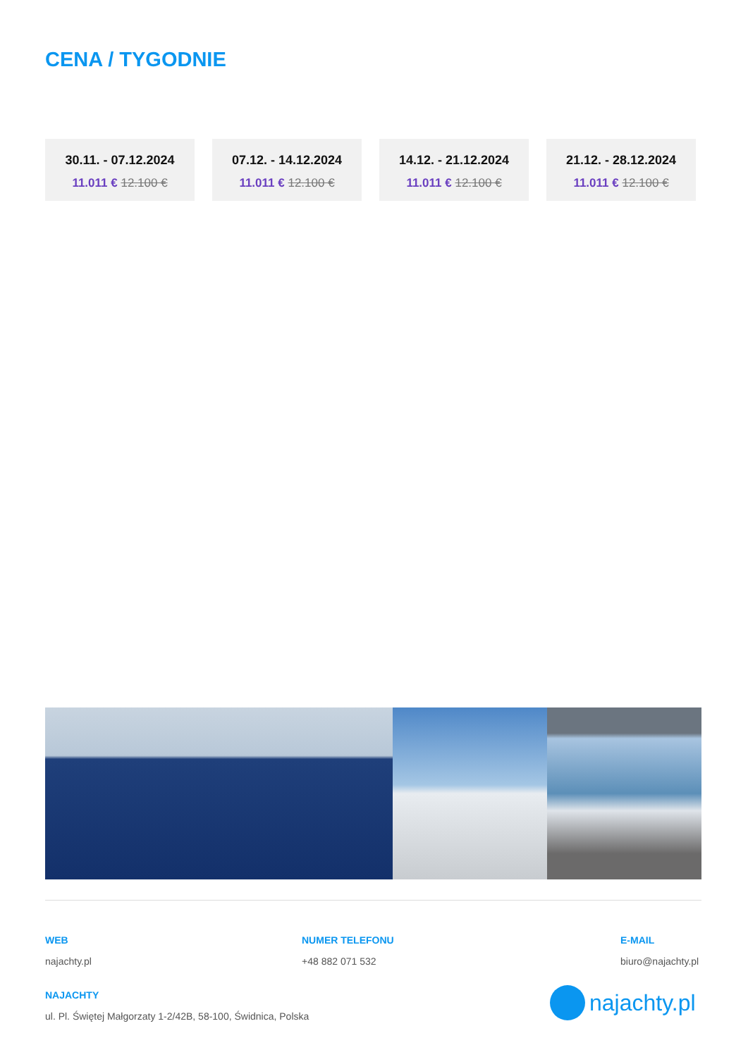CENA / TYGODNIE
30.11. - 07.12.2024
11.011 € 12.100 €
07.12. - 14.12.2024
11.011 € 12.100 €
14.12. - 21.12.2024
11.011 € 12.100 €
21.12. - 28.12.2024
11.011 € 12.100 €
WEB
najachty.pl
NUMER TELEFONU
+48 882 071 532
E-MAIL
biuro@najachty.pl
NAJACHTY
ul. Pl. Świętej Małgorzaty 1-2/42B, 58-100, Świdnica, Polska
najachty.pl